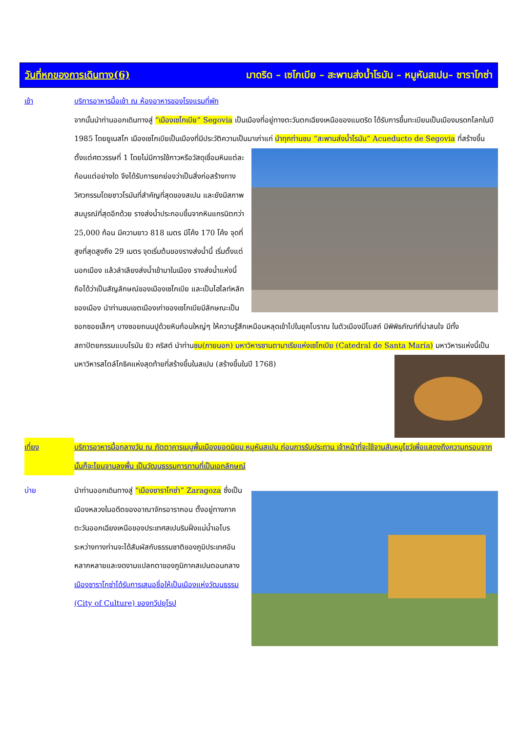วันที่หกของการเดินทาง(6) มาดริด – เซโกเบีย – สะพานส่งน้ำโรมัน – หมูหันสเปน– ซาราโกซ่า
เช้า บริการอาหารมื้อเช้า ณ ห้องอาหารของโรงแรมที่พัก
จากนั้นนำท่านออกเดินทางสู่ “เมืองเซโกเบีย” Segovia เป็นเมืองที่อยู่ทางตะวันตกเฉียงเหนือของแมดริด ได้รับการขึ้นทะเบียนเป็นเมืองมรดกโลกในปี 1985 โดยยูเนสโก เมืองเซโกเบียเป็นเมืองที่มีประวัติความเป็นมาเก่าแก่ นำทุกท่านชม “สะพานส่งน้ำโรมัน” Acueducto de Segovia ที่สร้างขึ้นตั้งแต่ศตวรรษที่ 1 โดยไม่มีการใช้กาวหรือวัสดุเชื่อมหินแต่ละก้อนแต่อย่างใด จึงได้รับการยกย่องว่าเป็นสิ่งก่อสร้างทางวิศวกรรมโดยชาวโรมันที่สำคัญที่สุดของสเปน และยังมีสภาพสมบูรณ์ที่สุดอีกด้วย รางส่งน้ำประกอบขึ้นจากหินแกรนิตกว่า 25,000 ก้อน มีความยาว 818 เมตร มีโค้ง 170 โค้ง จุดที่สูงที่สุดสูงถึง 29 เมตร จุดเริ่มต้นของรางส่งน้ำนี้ เริ่มตั้งแต่นอกเมือง แล้วลำเลียงส่งน้ำเข้ามาในเมือง รางส่งน้ำแห่งนี้ถือได้ว่าเป็นสัญลักษณ์ของเมืองเซโกเบีย และเป็นไฮไลท์หลักของเมือง นำท่านชมเขตเมืองเก่าของเซโกเบียมีลักษณะเป็นซอกซอยเล็กๆ บางซอยถนนปูด้วยหินก้อนใหญ่ๆ ให้ความรู้สึกเหมือนหลุดเข้าไปในยุคโบราณ ในตัวเมืองมีโบสถ์ มีพิพิธภัณฑ์ที่น่าสนใจ มีทั้งสถาปัตยกรรมแบบโรมัน ยิว คริสต์ นำท่านชม(ภายนอก) มหาวิหารซานตามาเรียแห่งเซโกเบีย (Catedral de Santa María) มหาวิหารแห่งนี้เป็นมหาวิหารสไตล์โกธิคแห่งสุดท้ายที่สร้างขึ้นในสเปน (สร้างขึ้นในปี 1768)
เที่ยง บริการอาหารมื้อกลางวัน ณ ภัตตาคารเมนูพื้นเมืองยอดนิยม หมูหันสเปน ก่อนการรับประทาน เจ้าหน้าที่จะใช้จานสับหมูโชว์เพื่อแสดงถึงความกรอบจากนั้นก็จะโยนจานลงพื้น เป็นวัฒนธรรมการทานที่เป็นเอกลักษณ์
บ่าย นำท่านออกเดินทางสู่ “เมืองซาราโกซ่า” Zaragoza ซึ่งเป็นเมืองหลวงในอดีตของอาณาจักรอารากอน ตั้งอยู่ทางภาคตะวันออกเฉียงเหนือของประเทศสเปนริมฝั่งแม่น้ำเอโบร ระหว่างทางท่านจะได้สัมผัสกับธรรมชาติของภูมิประเทศอันหลากหลายและงดงามแปลกตาของภูมิภาคสเปนตอนกลาง เมืองซาราโกซ่าได้รับการเสนอชื่อให้เป็นเมืองแห่งวัฒนธรรม (City of Culture) ของทวีปยุโรป